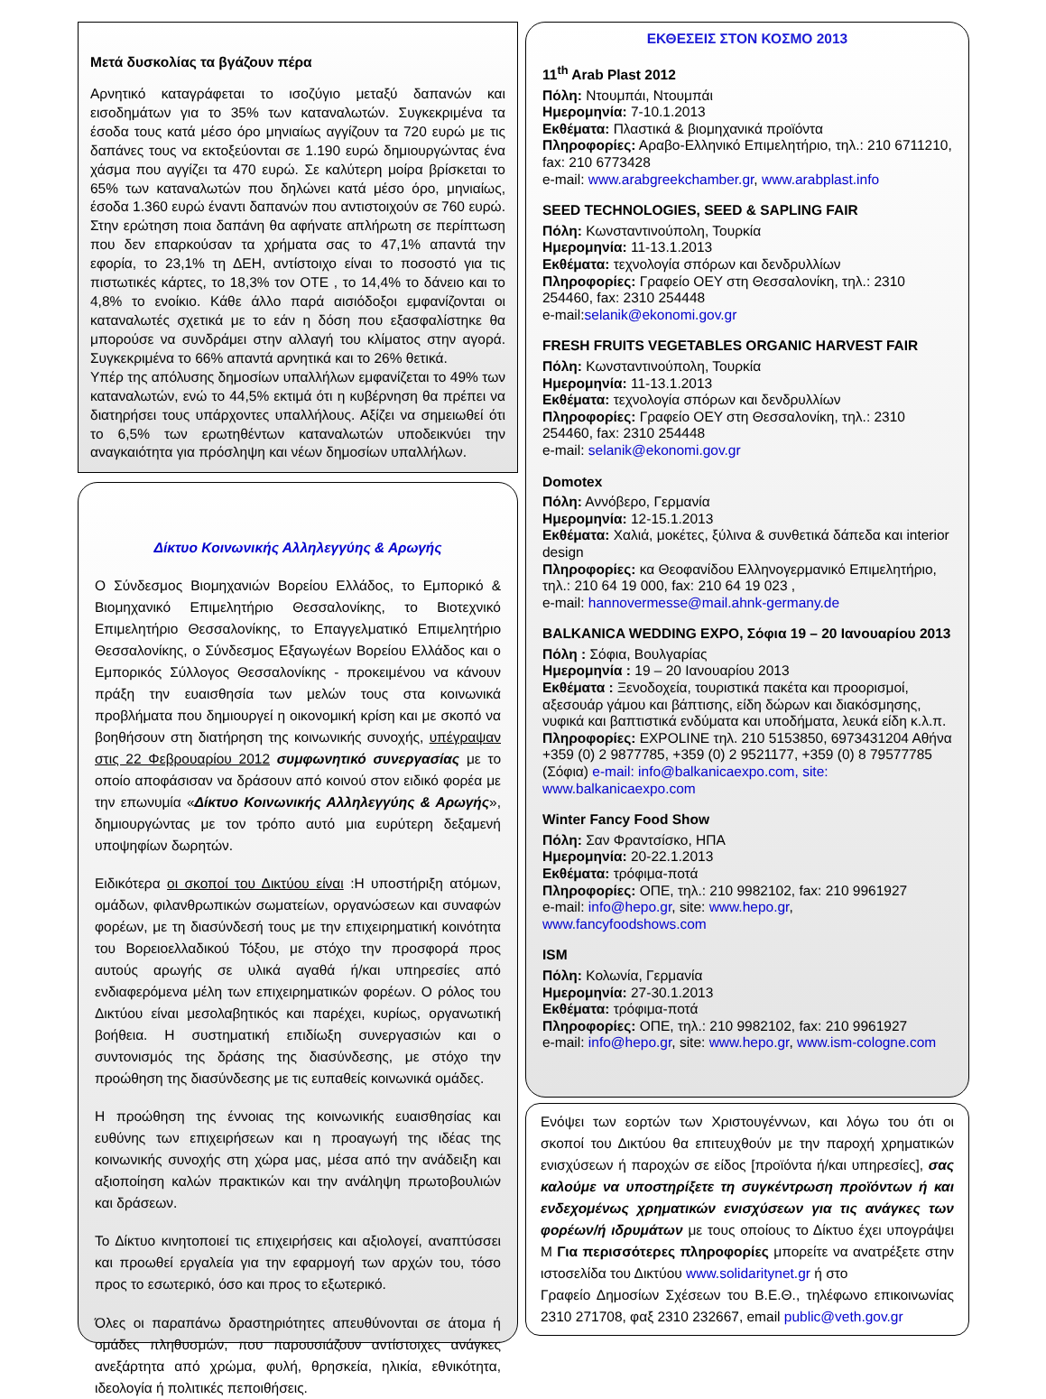Μετά δυσκολίας τα βγάζουν πέρα
Αρνητικό καταγράφεται το ισοζύγιο μεταξύ δαπανών και εισοδημάτων για το 35% των καταναλωτών. Συγκεκριμένα τα έσοδα τους κατά μέσο όρο μηνιαίως αγγίζουν τα 720 ευρώ με τις δαπάνες τους να εκτοξεύονται σε 1.190 ευρώ δημιουργώντας ένα χάσμα που αγγίζει τα 470 ευρώ. Σε καλύτερη μοίρα βρίσκεται το 65% των καταναλωτών που δηλώνει κατά μέσο όρο, μηνιαίως, έσοδα 1.360 ευρώ έναντι δαπανών που αντιστοιχούν σε 760 ευρώ. Στην ερώτηση ποια δαπάνη θα αφήνατε απλήρωτη σε περίπτωση που δεν επαρκούσαν τα χρήματα σας το 47,1% απαντά την εφορία, το 23,1% τη ΔΕΗ, αντίστοιχο είναι το ποσοστό για τις πιστωτικές κάρτες, το 18,3% τον ΟΤΕ , το 14,4% το δάνειο και το 4,8% το ενοίκιο. Κάθε άλλο παρά αισιόδοξοι εμφανίζονται οι καταναλωτές σχετικά με το εάν η δόση που εξασφαλίστηκε θα μπορούσε να συνδράμει στην αλλαγή του κλίματος στην αγορά. Συγκεκριμένα το 66% απαντά αρνητικά και το 26% θετικά.
Υπέρ της απόλυσης δημοσίων υπαλλήλων εμφανίζεται το 49% των καταναλωτών, ενώ το 44,5% εκτιμά ότι η κυβέρνηση θα πρέπει να διατηρήσει τους υπάρχοντες υπαλλήλους. Αξίζει να σημειωθεί ότι το 6,5% των ερωτηθέντων καταναλωτών υποδεικνύει την αναγκαιότητα για πρόσληψη και νέων δημοσίων υπαλλήλων.
Δίκτυο Κοινωνικής Αλληλεγγύης & Αρωγής
Ο Σύνδεσμος Βιομηχανιών Βορείου Ελλάδος, το Εμπορικό & Βιομηχανικό Επιμελητήριο Θεσσαλονίκης, το Βιοτεχνικό Επιμελητήριο Θεσσαλονίκης, το Επαγγελματικό Επιμελητήριο Θεσσαλονίκης, ο Σύνδεσμος Εξαγωγέων Βορείου Ελλάδος και ο Εμπορικός Σύλλογος Θεσσαλονίκης - προκειμένου να κάνουν πράξη την ευαισθησία των μελών τους στα κοινωνικά προβλήματα που δημιουργεί η οικονομική κρίση και με σκοπό να βοηθήσουν στη διατήρηση της κοινωνικής συνοχής, υπέγραψαν στις 22 Φεβρουαρίου 2012 συμφωνητικό συνεργασίας με το οποίο αποφάσισαν να δράσουν από κοινού στον ειδικό φορέα με την επωνυμία «Δίκτυο Κοινωνικής Αλληλεγγύης & Αρωγής», δημιουργώντας με τον τρόπο αυτό μια ευρύτερη δεξαμενή υποψηφίων δωρητών.
Ειδικότερα οι σκοποί του Δικτύου είναι :Η υποστήριξη ατόμων, ομάδων, φιλανθρωπικών σωματείων, οργανώσεων και συναφών φορέων, με τη διασύνδεσή τους με την επιχειρηματική κοινότητα του Βορειοελλαδικού Τόξου, με στόχο την προσφορά προς αυτούς αρωγής σε υλικά αγαθά ή/και υπηρεσίες από ενδιαφερόμενα μέλη των επιχειρηματικών φορέων. Ο ρόλος του Δικτύου είναι μεσολαβητικός και παρέχει, κυρίως, οργανωτική βοήθεια. Η συστηματική επιδίωξη συνεργασιών και ο συντονισμός της δράσης της διασύνδεσης, με στόχο την προώθηση της διασύνδεσης με τις ευπαθείς κοινωνικά ομάδες.
Η προώθηση της έννοιας της κοινωνικής ευαισθησίας και ευθύνης των επιχειρήσεων και η προαγωγή της ιδέας της κοινωνικής συνοχής στη χώρα μας, μέσα από την ανάδειξη και αξιοποίηση καλών πρακτικών και την ανάληψη πρωτοβουλιών και δράσεων.
Το Δίκτυο κινητοποιεί τις επιχειρήσεις και αξιολογεί, αναπτύσσει και προωθεί εργαλεία για την εφαρμογή των αρχών του, τόσο προς το εσωτερικό, όσο και προς το εξωτερικό.
Όλες οι παραπάνω δραστηριότητες απευθύνονται σε άτομα ή ομάδες πληθυσμών, που παρουσιάζουν αντίστοιχες ανάγκες ανεξάρτητα από χρώμα, φυλή, θρησκεία, ηλικία, εθνικότητα, ιδεολογία ή πολιτικές πεποιθήσεις.
ΕΚΘΕΣΕΙΣ ΣΤΟΝ ΚΟΣΜΟ 2013
11<sup>th</sup> Arab Plast 2012
Πόλη: Ντουμπάι, Ντουμπάι
Ημερομηνία: 7-10.1.2013
Εκθέματα: Πλαστικά & βιομηχανικά προϊόντα
Πληροφορίες: Αραβο-Ελληνικό Επιμελητήριο, τηλ.: 210 6711210, fax: 210 6773428
e-mail: www.arabgreekchamber.gr, www.arabplast.info
SEED TECHNOLOGIES, SEED & SAPLING FAIR
Πόλη: Κωνσταντινούπολη, Τουρκία
Ημερομηνία: 11-13.1.2013
Εκθέματα: τεχνολογία σπόρων και δενδρυλλίων
Πληροφορίες: Γραφείο ΟΕΥ στη Θεσσαλονίκη, τηλ.: 2310 254460, fax: 2310 254448
e-mail:selanik@ekonomi.gov.gr
FRESH FRUITS VEGETABLES ORGANIC HARVEST FAIR
Πόλη: Κωνσταντινούπολη, Τουρκία
Ημερομηνία: 11-13.1.2013
Εκθέματα: τεχνολογία σπόρων και δενδρυλλίων
Πληροφορίες: Γραφείο ΟΕΥ στη Θεσσαλονίκη, τηλ.: 2310 254460, fax: 2310 254448
e-mail: selanik@ekonomi.gov.gr
Domotex
Πόλη: Αννόβερο, Γερμανία
Ημερομηνία: 12-15.1.2013
Εκθέματα: Χαλιά, μοκέτες, ξύλινα & συνθετικά δάπεδα και interior design
Πληροφορίες: κα Θεοφανίδου Ελληνογερμανικό Επιμελητήριο, τηλ.: 210 64 19 000, fax: 210 64 19 023 ,
e-mail: hannovermesse@mail.ahnk-germany.de
BALKANICA WEDDING EXPO, Σόφια 19 – 20 Ιανουαρίου 2013
Πόλη : Σόφια, Βουλγαρίας
Ημερομηνία : 19 – 20 Ιανουαρίου 2013
Εκθέματα : Ξενοδοχεία, τουριστικά πακέτα και προορισμοί, αξεσουάρ γάμου και βάπτισης, είδη δώρων και διακόσμησης, νυφικά και βαπτιστικά ενδύματα και υποδήματα, λευκά είδη κ.λ.π.
Πληροφορίες: EXPOLINE τηλ. 210 5153850, 6973431204 Αθήνα +359 (0) 2 9877785, +359 (0) 2 9521177, +359 (0) 8 79577785 (Σόφια) e-mail: info@balkanicaexpo.com, site: www.balkanicaexpo.com
Winter Fancy Food Show
Πόλη: Σαν Φραντσίσκο, ΗΠΑ
Ημερομηνία: 20-22.1.2013
Εκθέματα: τρόφιμα-ποτά
Πληροφορίες: ΟΠΕ, τηλ.: 210 9982102, fax: 210 9961927
e-mail: info@hepo.gr, site: www.hepo.gr,
www.fancyfoodshows.com
ISM
Πόλη: Κολωνία, Γερμανία
Ημερομηνία: 27-30.1.2013
Εκθέματα: τρόφιμα-ποτά
Πληροφορίες: ΟΠΕ, τηλ.: 210 9982102, fax: 210 9961927
e-mail: info@hepo.gr, site: www.hepo.gr, www.ism-cologne.com
Ενόψει των εορτών των Χριστουγέννων, και λόγω του ότι οι σκοποί του Δικτύου θα επιτευχθούν με την παροχή χρηματικών ενισχύσεων ή παροχών σε είδος [προϊόντα ή/και υπηρεσίες], σας καλούμε να υποστηρίξετε τη συγκέντρωση προϊόντων ή και ενδεχομένως χρηματικών ενισχύσεων για τις ανάγκες των φορέων/ή ιδρυμάτων με τους οποίους το Δίκτυο έχει υπογράψει Μ Για περισσότερες πληροφορίες μπορείτε να ανατρέξετε στην ιστοσελίδα του Δικτύου www.solidaritynet.gr ή στο
Γραφείο Δημοσίων Σχέσεων του Β.Ε.Θ., τηλέφωνο επικοινωνίας 2310 271708, φαξ 2310 232667, email public@veth.gov.gr